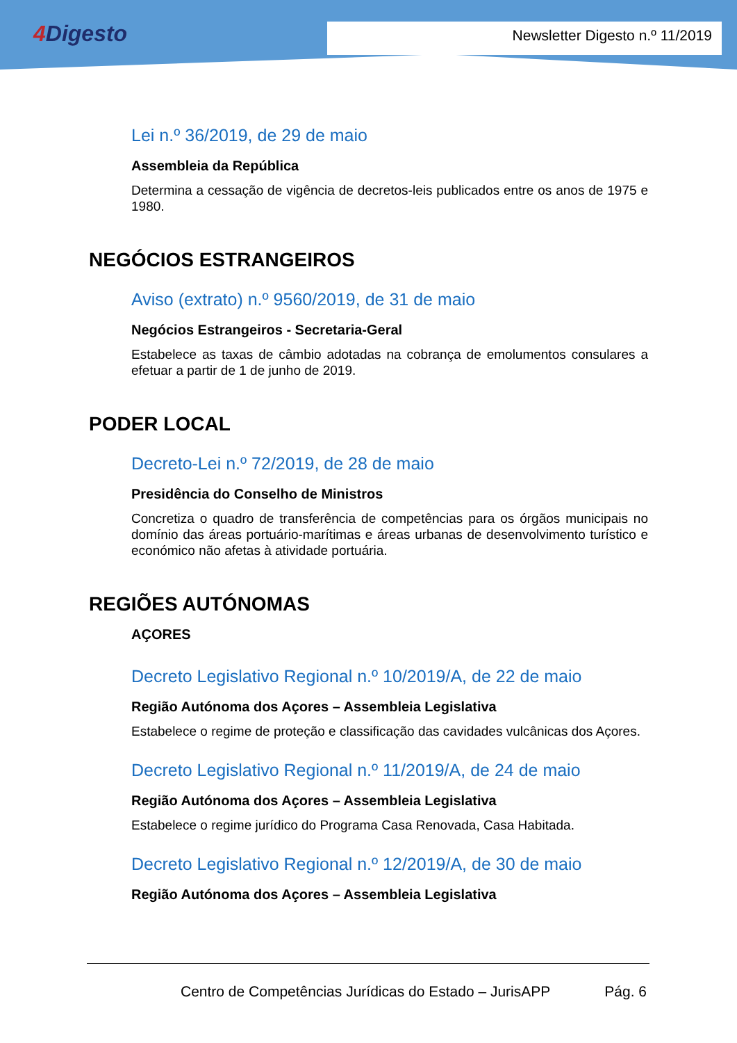4 Digesto Newsletter Digesto n.º 11/2019
Lei n.º 36/2019, de 29 de maio
Assembleia da República
Determina a cessação de vigência de decretos-leis publicados entre os anos de 1975 e 1980.
NEGÓCIOS ESTRANGEIROS
Aviso (extrato) n.º 9560/2019, de 31 de maio
Negócios Estrangeiros - Secretaria-Geral
Estabelece as taxas de câmbio adotadas na cobrança de emolumentos consulares a efetuar a partir de 1 de junho de 2019.
PODER LOCAL
Decreto-Lei n.º 72/2019, de 28 de maio
Presidência do Conselho de Ministros
Concretiza o quadro de transferência de competências para os órgãos municipais no domínio das áreas portuário-marítimas e áreas urbanas de desenvolvimento turístico e económico não afetas à atividade portuária.
REGIÕES AUTÓNOMAS
AÇORES
Decreto Legislativo Regional n.º 10/2019/A, de 22 de maio
Região Autónoma dos Açores – Assembleia Legislativa
Estabelece o regime de proteção e classificação das cavidades vulcânicas dos Açores.
Decreto Legislativo Regional n.º 11/2019/A, de 24 de maio
Região Autónoma dos Açores – Assembleia Legislativa
Estabelece o regime jurídico do Programa Casa Renovada, Casa Habitada.
Decreto Legislativo Regional n.º 12/2019/A, de 30 de maio
Região Autónoma dos Açores – Assembleia Legislativa
Centro de Competências Jurídicas do Estado – JurisAPP Pág. 6